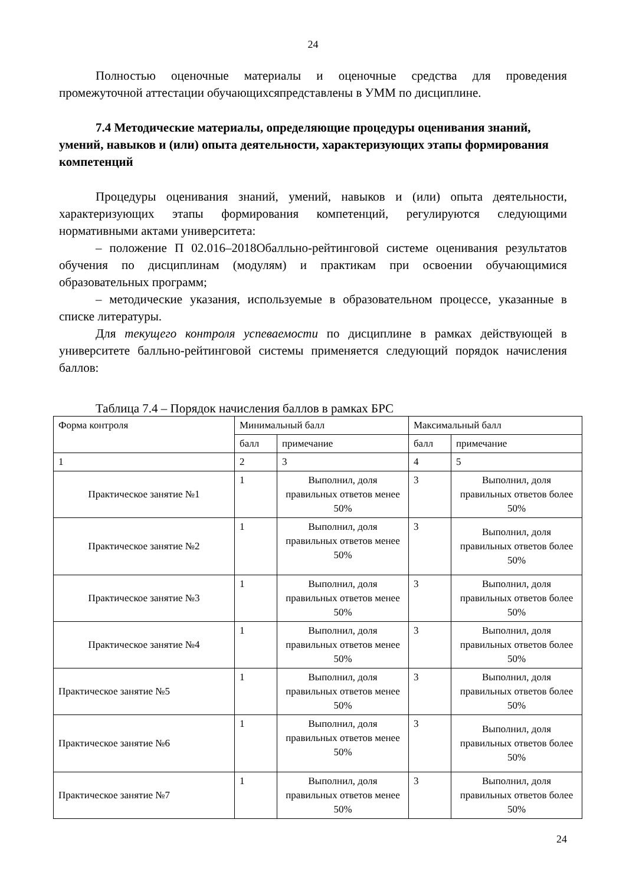24
Полностью оценочные материалы и оценочные средства для проведения промежуточной аттестации обучающихсяпредставлены в УММ по дисциплине.
7.4 Методические материалы, определяющие процедуры оценивания знаний, умений, навыков и (или) опыта деятельности, характеризующих этапы формирования компетенций
Процедуры оценивания знаний, умений, навыков и (или) опыта деятельности, характеризующих этапы формирования компетенций, регулируются следующими нормативными актами университета:
– положение П 02.016–2018Обалльно-рейтинговой системе оценивания результатов обучения по дисциплинам (модулям) и практикам при освоении обучающимися образовательных программ;
– методические указания, используемые в образовательном процессе, указанные в списке литературы.
Для текущего контроля успеваемости по дисциплине в рамках действующей в университете балльно-рейтинговой системы применяется следующий порядок начисления баллов:
Таблица 7.4 – Порядок начисления баллов в рамках БРС
| Форма контроля | Минимальный балл | | Максимальный балл | |
| | балл | примечание | балл | примечание |
| 1 | 2 | 3 | 4 | 5 |
| Практическое занятие №1 | 1 | Выполнил, доля правильных ответов менее 50% | 3 | Выполнил, доля правильных ответов более 50% |
| Практическое занятие №2 | 1 | Выполнил, доля правильных ответов менее 50% | 3 | Выполнил, доля правильных ответов более 50% |
| Практическое занятие №3 | 1 | Выполнил, доля правильных ответов менее 50% | 3 | Выполнил, доля правильных ответов более 50% |
| Практическое занятие №4 | 1 | Выполнил, доля правильных ответов менее 50% | 3 | Выполнил, доля правильных ответов более 50% |
| Практическое занятие №5 | 1 | Выполнил, доля правильных ответов менее 50% | 3 | Выполнил, доля правильных ответов более 50% |
| Практическое занятие №6 | 1 | Выполнил, доля правильных ответов менее 50% | 3 | Выполнил, доля правильных ответов более 50% |
| Практическое занятие №7 | 1 | Выполнил, доля правильных ответов менее 50% | 3 | Выполнил, доля правильных ответов более 50% |
24